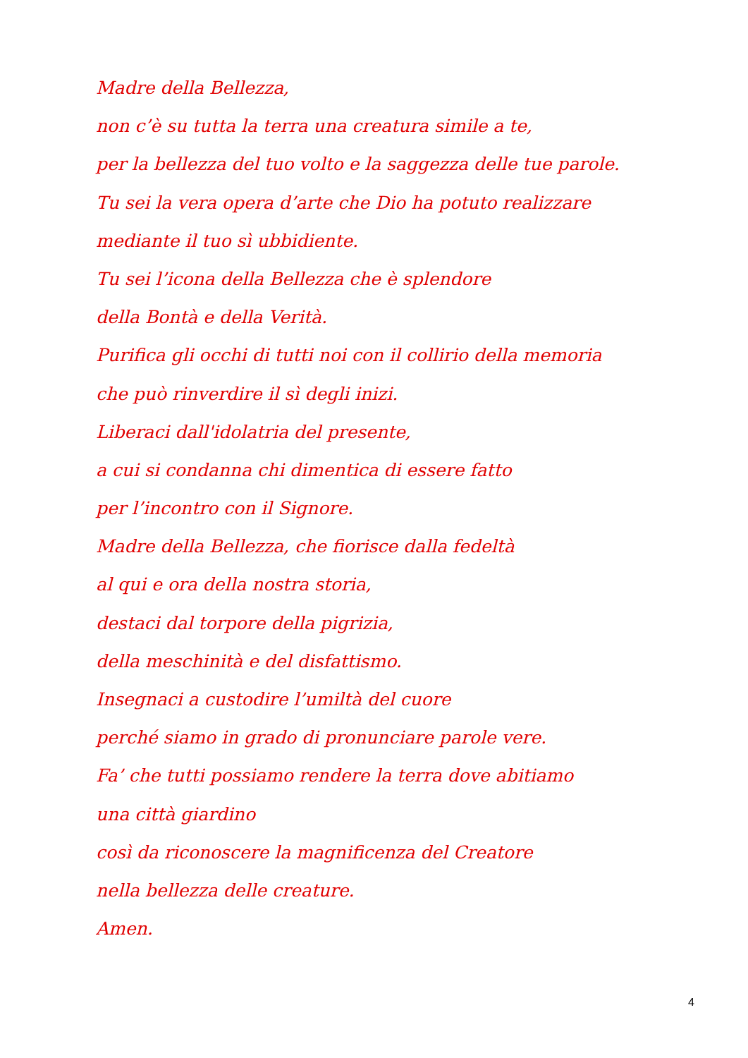Madre della Bellezza,
non c’è su tutta la terra una creatura simile a te,
per la bellezza del tuo volto e la saggezza delle tue parole.
Tu sei la vera opera d’arte che Dio ha potuto realizzare
mediante il tuo sì ubbidiente.
Tu sei l’icona della Bellezza che è splendore
della Bontà e della Verità.
Purifica gli occhi di tutti noi con il collirio della memoria
che può rinverdire il sì degli inizi.
Liberaci dall'idolatria del presente,
a cui si condanna chi dimentica di essere fatto
per l’incontro con il Signore.
Madre della Bellezza, che fiorisce dalla fedeltà
al qui e ora della nostra storia,
destaci dal torpore della pigrizia,
della meschinità e del disfattismo.
Insegnaci a custodire l’umiltà del cuore
perché siamo in grado di pronunciare parole vere.
Fa’ che tutti possiamo rendere la terra dove abitiamo
una città giardino
così da riconoscere la magnificenza del Creatore
nella bellezza delle creature.
Amen.
4